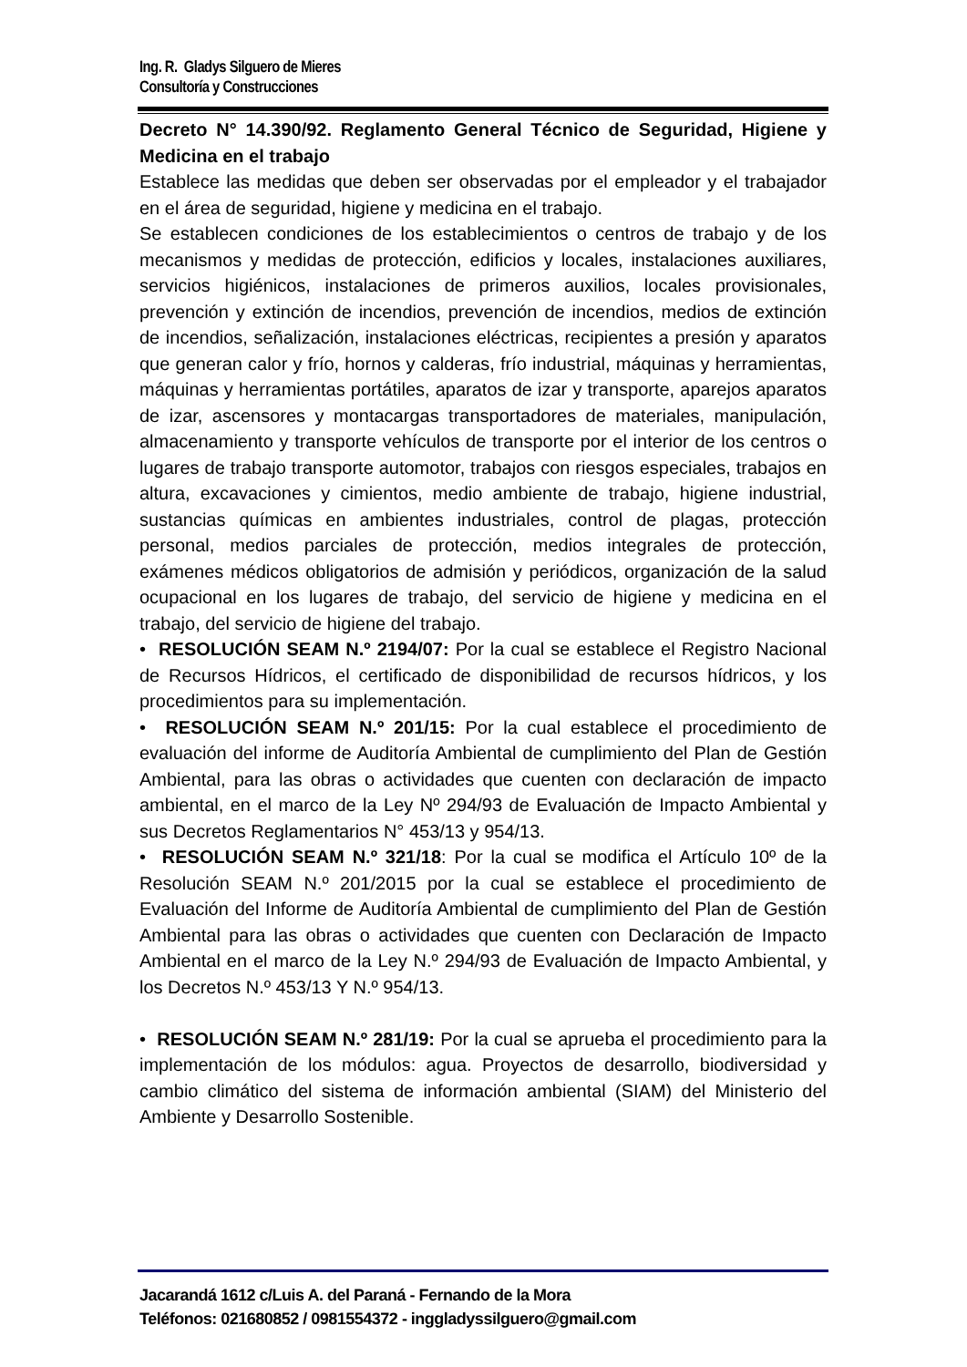Ing. R. Gladys Silguero de Mieres
Consultoría y Construcciones
Decreto N° 14.390/92. Reglamento General Técnico de Seguridad, Higiene y Medicina en el trabajo
Establece las medidas que deben ser observadas por el empleador y el trabajador en el área de seguridad, higiene y medicina en el trabajo.
Se establecen condiciones de los establecimientos o centros de trabajo y de los mecanismos y medidas de protección, edificios y locales, instalaciones auxiliares, servicios higiénicos, instalaciones de primeros auxilios, locales provisionales, prevención y extinción de incendios, prevención de incendios, medios de extinción de incendios, señalización, instalaciones eléctricas, recipientes a presión y aparatos que generan calor y frío, hornos y calderas, frío industrial, máquinas y herramientas, máquinas y herramientas portátiles, aparatos de izar y transporte, aparejos aparatos de izar, ascensores y montacargas transportadores de materiales, manipulación, almacenamiento y transporte vehículos de transporte por el interior de los centros o lugares de trabajo transporte automotor, trabajos con riesgos especiales, trabajos en altura, excavaciones y cimientos, medio ambiente de trabajo, higiene industrial, sustancias químicas en ambientes industriales, control de plagas, protección personal, medios parciales de protección, medios integrales de protección, exámenes médicos obligatorios de admisión y periódicos, organización de la salud ocupacional en los lugares de trabajo, del servicio de higiene y medicina en el trabajo, del servicio de higiene del trabajo.
• RESOLUCIÓN SEAM N.º 2194/07: Por la cual se establece el Registro Nacional de Recursos Hídricos, el certificado de disponibilidad de recursos hídricos, y los procedimientos para su implementación.
• RESOLUCIÓN SEAM N.º 201/15: Por la cual establece el procedimiento de evaluación del informe de Auditoría Ambiental de cumplimiento del Plan de Gestión Ambiental, para las obras o actividades que cuenten con declaración de impacto ambiental, en el marco de la Ley Nº 294/93 de Evaluación de Impacto Ambiental y sus Decretos Reglamentarios N° 453/13 y 954/13.
• RESOLUCIÓN SEAM N.º 321/18: Por la cual se modifica el Artículo 10º de la Resolución SEAM N.º 201/2015 por la cual se establece el procedimiento de Evaluación del Informe de Auditoría Ambiental de cumplimiento del Plan de Gestión Ambiental para las obras o actividades que cuenten con Declaración de Impacto Ambiental en el marco de la Ley N.º 294/93 de Evaluación de Impacto Ambiental, y los Decretos N.º 453/13 Y N.º 954/13.
• RESOLUCIÓN SEAM N.º 281/19: Por la cual se aprueba el procedimiento para la implementación de los módulos: agua. Proyectos de desarrollo, biodiversidad y cambio climático del sistema de información ambiental (SIAM) del Ministerio del Ambiente y Desarrollo Sostenible.
Jacarandá 1612 c/Luis A. del Paraná - Fernando de la Mora
Teléfonos: 021680852 / 0981554372 - inggladyssilguero@gmail.com